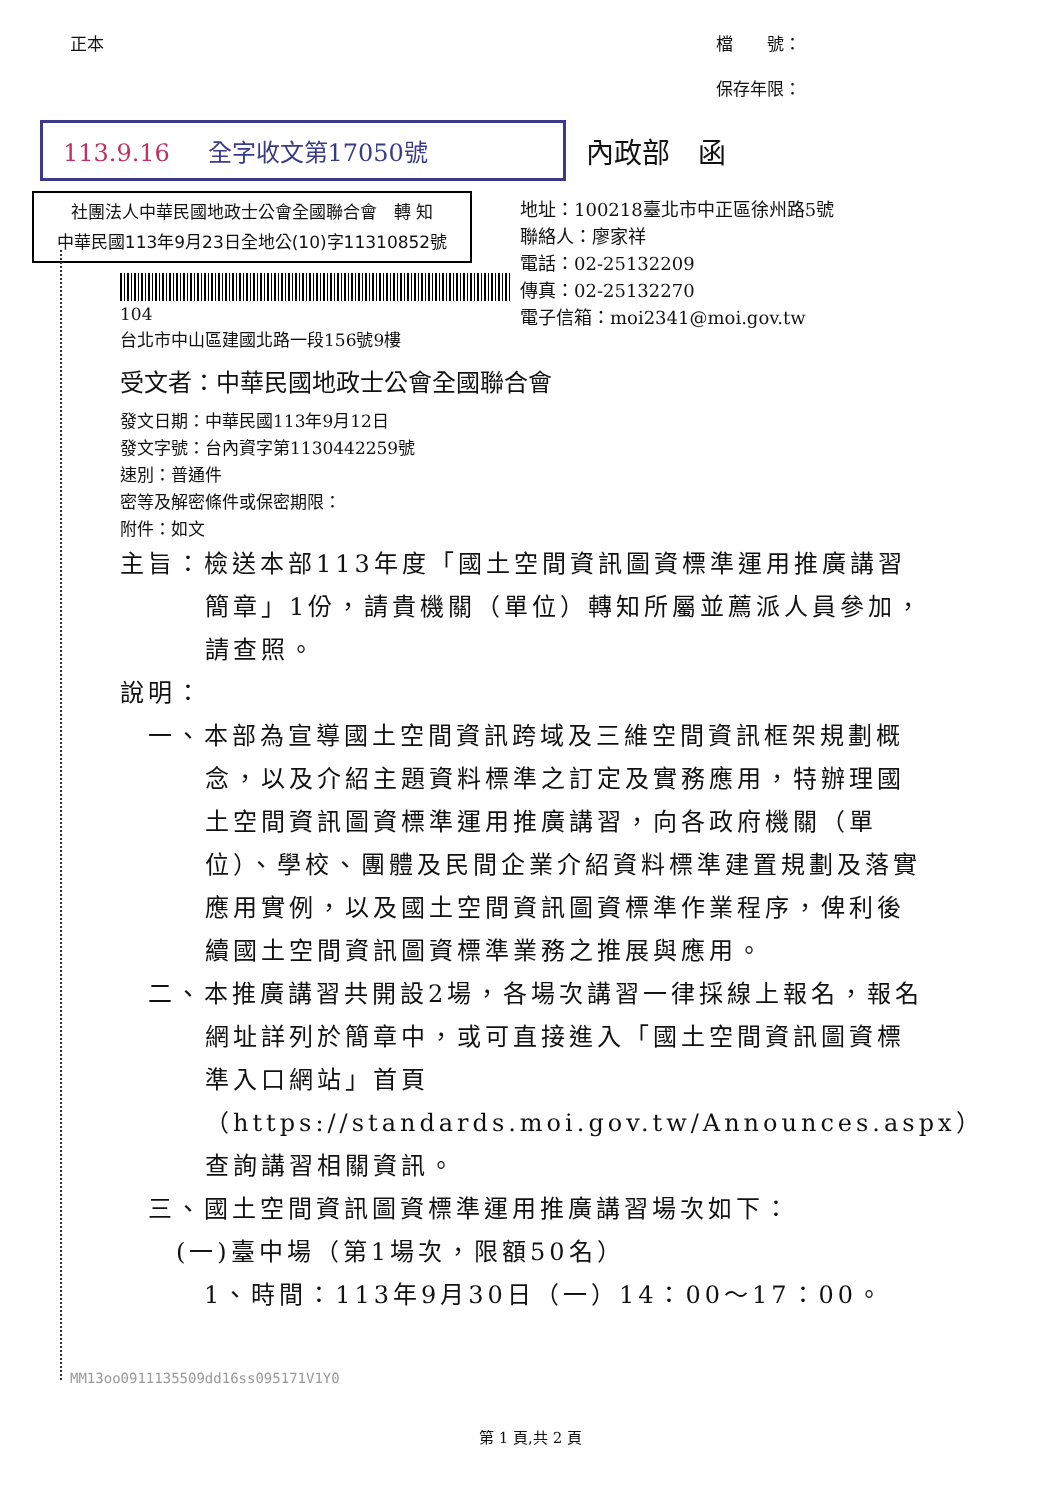正本 檔　　號：
保存年限：
113.9.16 全字收文第17050號
內政部　函
社團法人中華民國地政士公會全國聯合會　轉 知
中華民國113年9月23日全地公(10)字11310852號
104
台北市中山區建國北路一段156號9樓
地址：100218臺北市中正區徐州路5號
聯絡人：廖家祥
電話：02-25132209
傳真：02-25132270
電子信箱：moi2341@moi.gov.tw
受文者：中華民國地政士公會全國聯合會
發文日期：中華民國113年9月12日
發文字號：台內資字第1130442259號
速別：普通件
密等及解密條件或保密期限：
附件：如文
主旨：檢送本部113年度「國土空間資訊圖資標準運用推廣講習簡章」1份，請貴機關（單位）轉知所屬並薦派人員參加，請查照。
說明：
　一、本部為宣導國土空間資訊跨域及三維空間資訊框架規劃概念，以及介紹主題資料標準之訂定及實務應用，特辦理國土空間資訊圖資標準運用推廣講習，向各政府機關（單位）、學校、團體及民間企業介紹資料標準建置規劃及落實應用實例，以及國土空間資訊圖資標準作業程序，俾利後續國土空間資訊圖資標準業務之推展與應用。
　二、本推廣講習共開設2場，各場次講習一律採線上報名，報名網址詳列於簡章中，或可直接進入「國土空間資訊圖資標準入口網站」首頁（https://standards.moi.gov.tw/Announces.aspx）查詢講習相關資訊。
　三、國土空間資訊圖資標準運用推廣講習場次如下：
　　(一)臺中場（第1場次，限額50名）
　　　1、時間：113年9月30日（一）14：00～17：00。
MM13oo0911135509dd16ss095171V1Y0
第 1 頁,共 2 頁